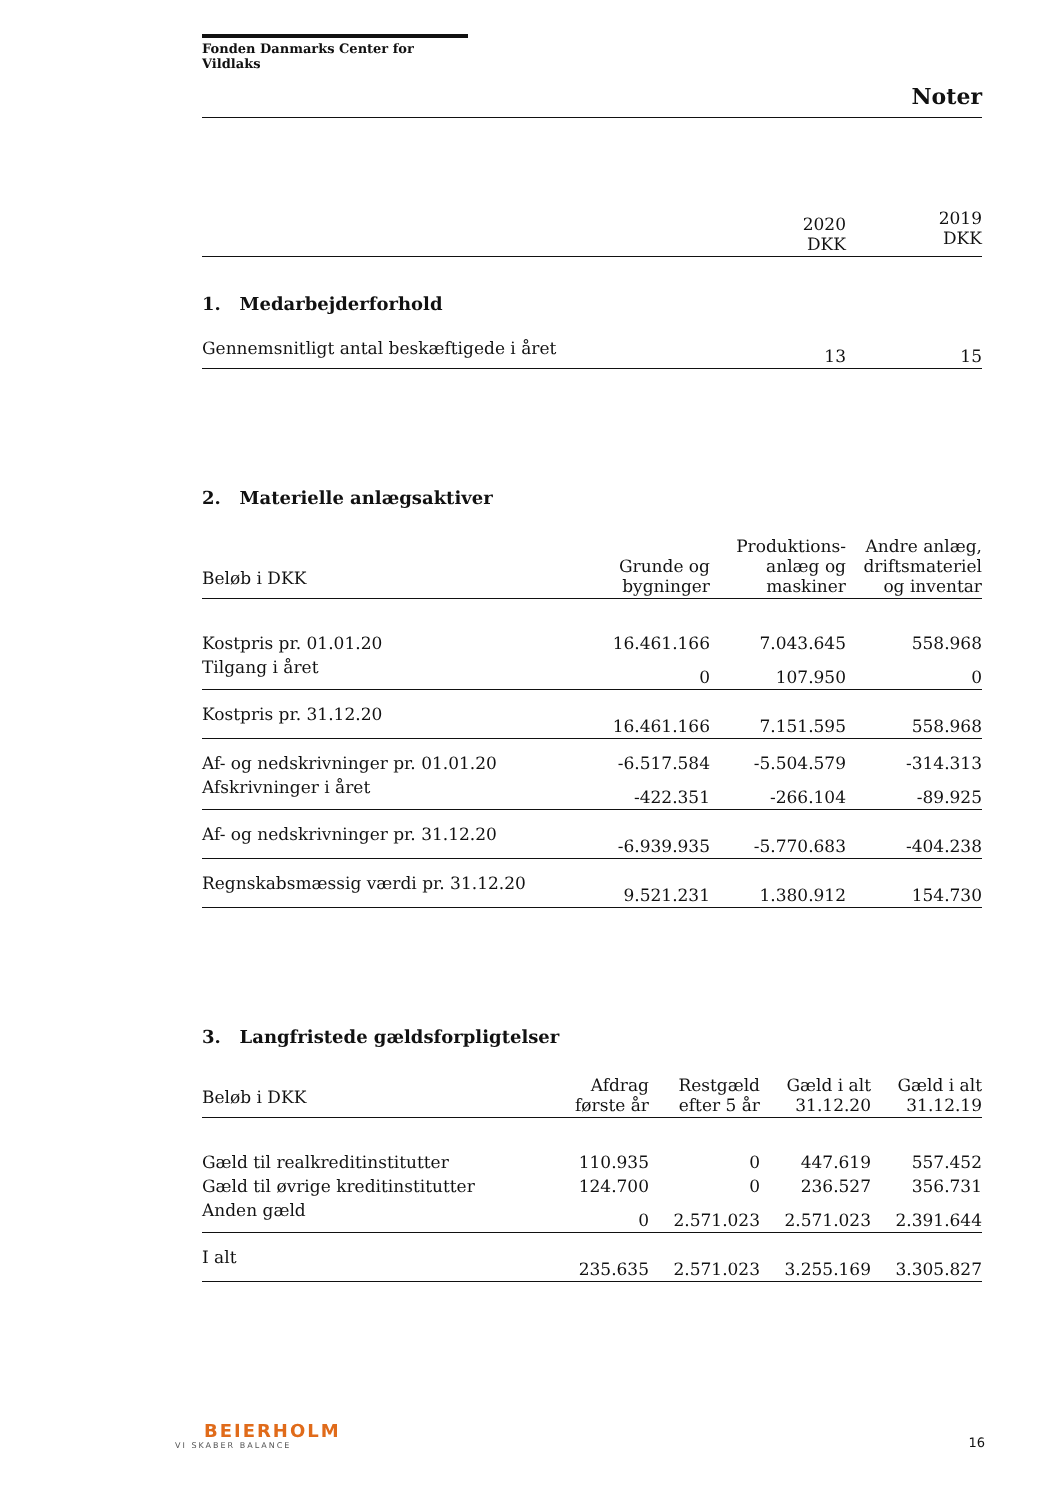Fonden Danmarks Center for Vildlaks
Noter
| | 2020 DKK | 2019 DKK |
| --- | --- | --- |
1. Medarbejderforhold
| Gennemsnitligt antal beskæftigede i året | 13 | 15 |
2. Materielle anlægsaktiver
| Beløb i DKK | Grunde og bygninger | Produktions- anlæg og maskiner | Andre anlæg, driftsmateriel og inventar |
| --- | --- | --- | --- |
| Kostpris pr. 01.01.20 | 16.461.166 | 7.043.645 | 558.968 |
| Tilgang i året | 0 | 107.950 | 0 |
| Kostpris pr. 31.12.20 | 16.461.166 | 7.151.595 | 558.968 |
| Af- og nedskrivninger pr. 01.01.20 | -6.517.584 | -5.504.579 | -314.313 |
| Afskrivninger i året | -422.351 | -266.104 | -89.925 |
| Af- og nedskrivninger pr. 31.12.20 | -6.939.935 | -5.770.683 | -404.238 |
| Regnskabsmæssig værdi pr. 31.12.20 | 9.521.231 | 1.380.912 | 154.730 |
3. Langfristede gældsforpligtelser
| Beløb i DKK | Afdrag første år | Restgæld efter 5 år | Gæld i alt 31.12.20 | Gæld i alt 31.12.19 |
| --- | --- | --- | --- | --- |
| Gæld til realkreditinstitutter | 110.935 | 0 | 447.619 | 557.452 |
| Gæld til øvrige kreditinstitutter | 124.700 | 0 | 236.527 | 356.731 |
| Anden gæld | 0 | 2.571.023 | 2.571.023 | 2.391.644 |
| I alt | 235.635 | 2.571.023 | 3.255.169 | 3.305.827 |
BEIERHOLM
VI SKABER BALANCE
16